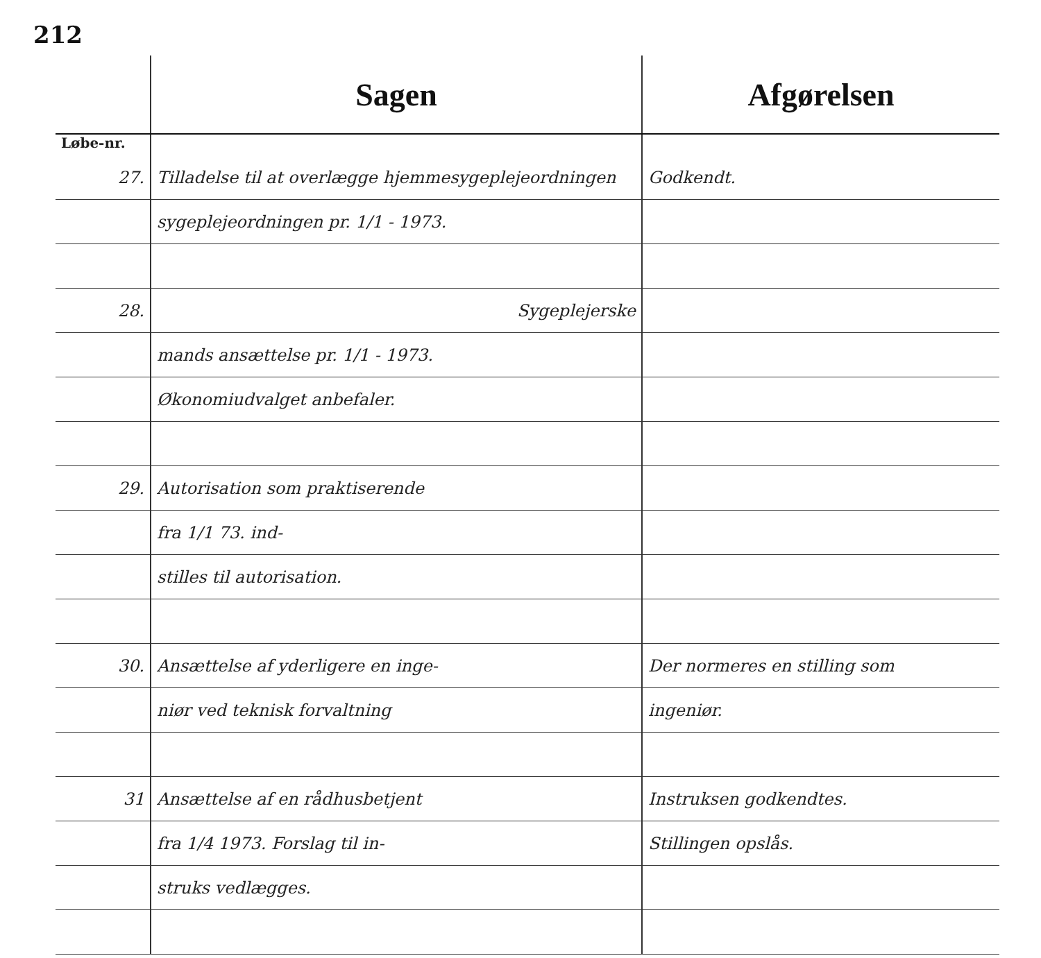212
| | Sagen | Afgørelsen |
| --- | --- | --- |
| Løbe-nr. | | |
| 27. | Tilladelse til at overlægge hjemmesygeplejeordningen | Godkendt. |
| | sygeplejeordningen pr. 1/1 - 1973. | |
| 28. | Sygeplejerske | |
| | mands ansættelse pr. 1/1 - 1973. | |
| | Økonomiudvalget anbefaler. | |
| 29. | Autorisation som praktiserende | |
| | fra 1/1 73. ind- | |
| | stilles til autorisation. | |
| 30. | Ansættelse af yderligere en inge- | Der normeres en stilling som |
| | niør ved teknisk forvaltning | ingeniør. |
| 31 | Ansættelse af en rådhusbetjent | Instruksen godkendtes. |
| | fra 1/4 1973. Forslag til in- | Stillingen opslås. |
| | struks vedlægges. | |